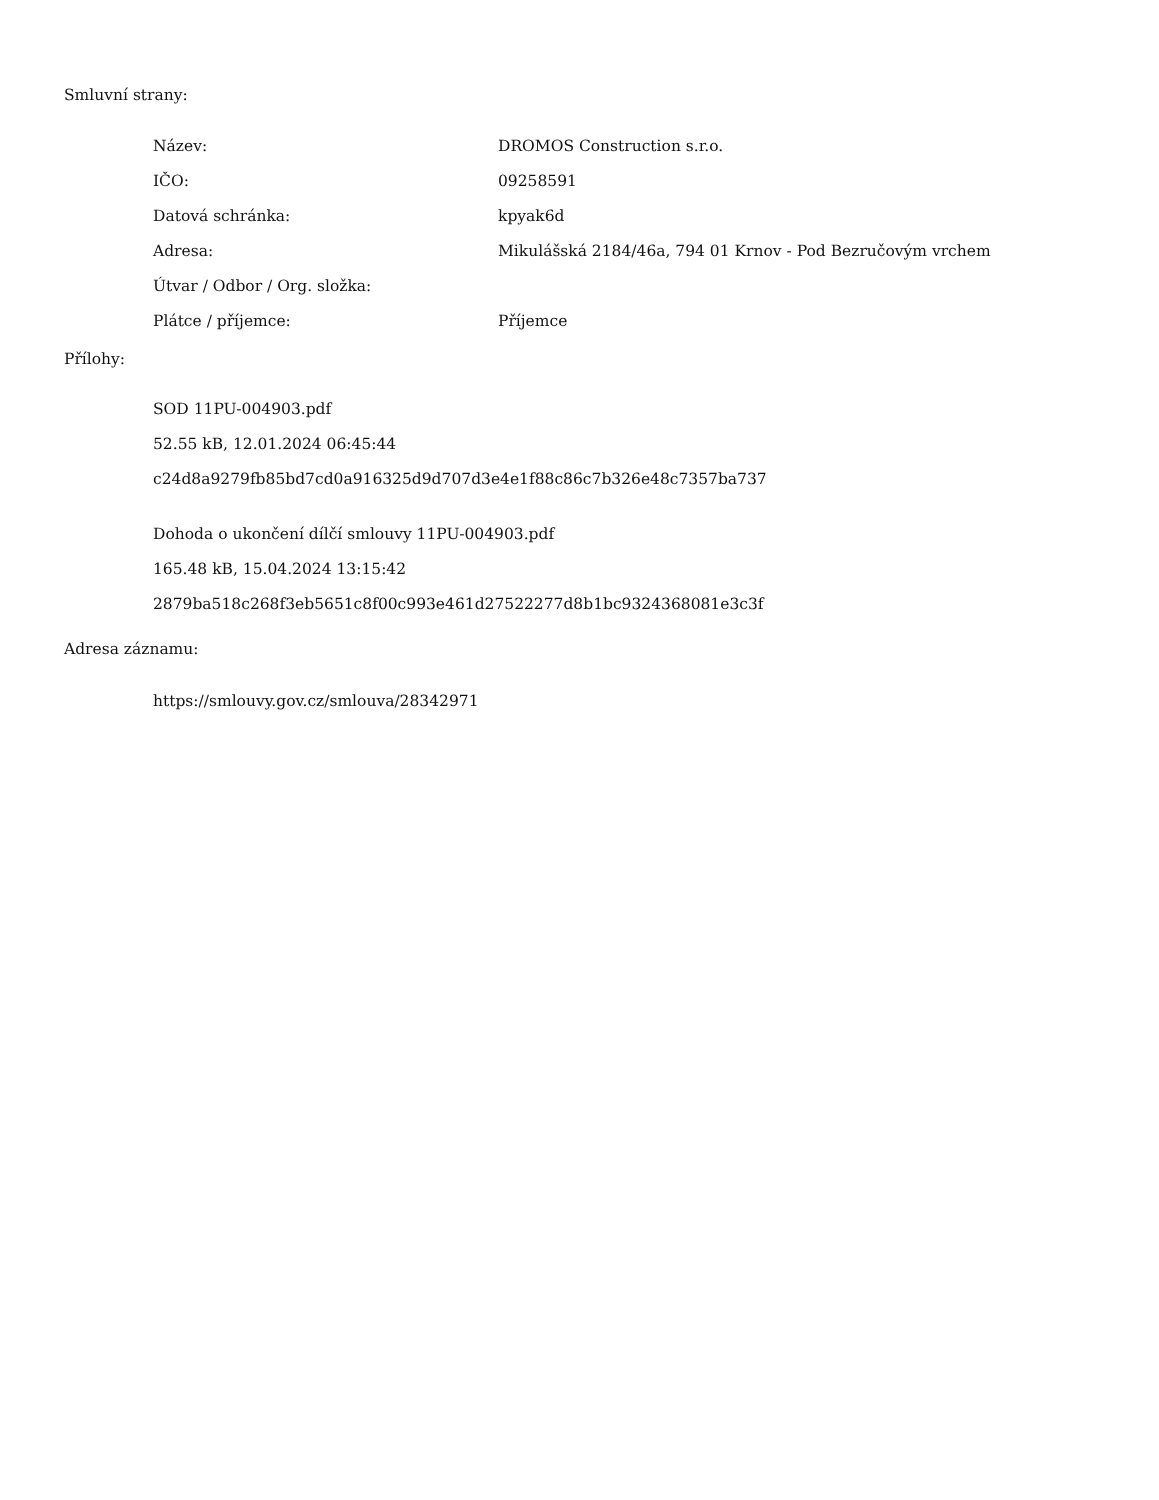Smluvní strany:
| Název: | DROMOS Construction s.r.o. |
| IČO: | 09258591 |
| Datová schránka: | kpyak6d |
| Adresa: | Mikulášská 2184/46a, 794 01 Krnov - Pod Bezručovým vrchem |
| Útvar / Odbor / Org. složka: | |
| Plátce / příjemce: | Příjemce |
Přílohy:
SOD 11PU-004903.pdf
52.55 kB, 12.01.2024 06:45:44
c24d8a9279fb85bd7cd0a916325d9d707d3e4e1f88c86c7b326e48c7357ba737
Dohoda o ukončení dílčí smlouvy 11PU-004903.pdf
165.48 kB, 15.04.2024 13:15:42
2879ba518c268f3eb5651c8f00c993e461d27522277d8b1bc9324368081e3c3f
Adresa záznamu:
https://smlouvy.gov.cz/smlouva/28342971